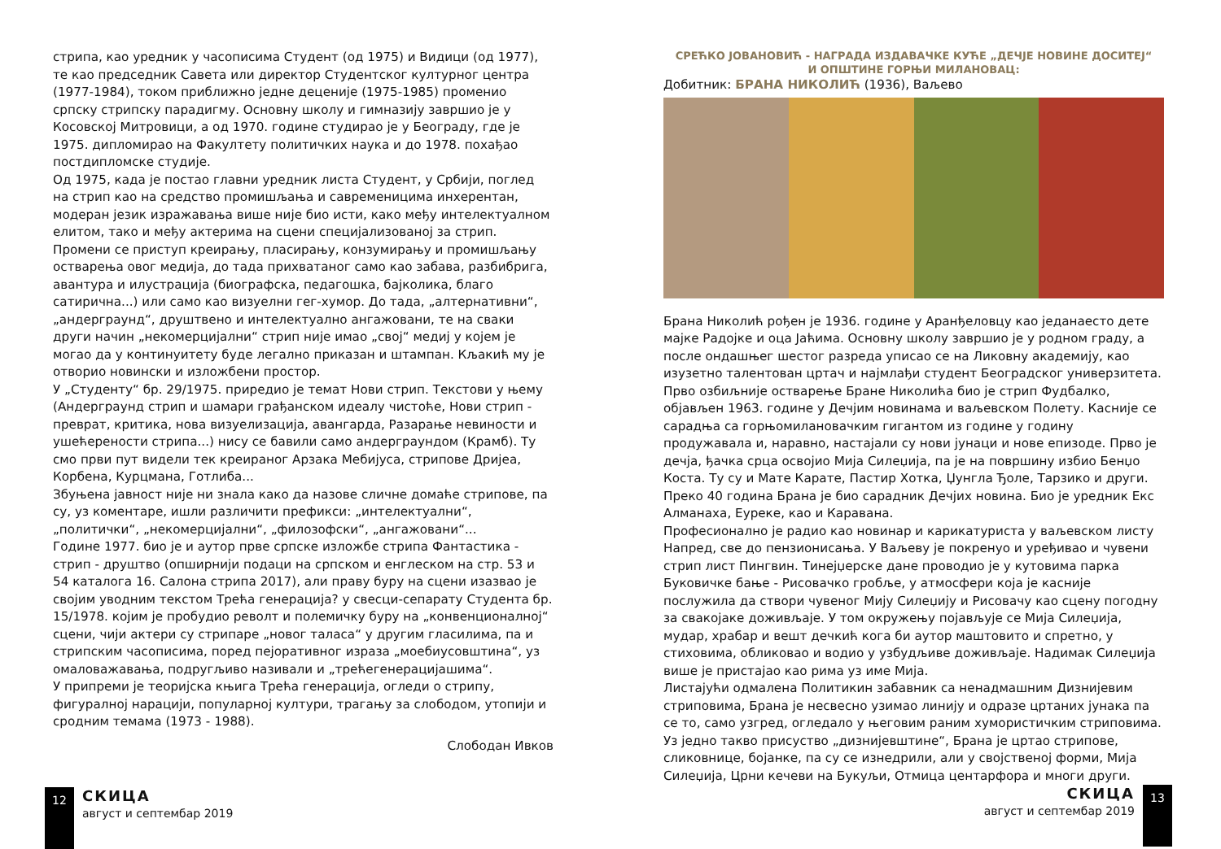стрипа, као уредник у часописима Студент (од 1975) и Видици (од 1977), те као председник Савета или директор Студентског културног центра (1977-1984), током приближно једне деценије (1975-1985) променио српску стрипску парадигму. Основну школу и гимназију завршио је у Косовској Митровици, а од 1970. године студирао је у Београду, где је 1975. дипломирао на Факултету политичких наука и до 1978. похађао постдипломске студије.
Од 1975, када је постао главни уредник листа Студент, у Србији, поглед на стрип као на средство промишљања и савременицима инхерентан, модеран језик изражавања више није био исти, како међу интелектуалном елитом, тако и међу актерима на сцени специјализованој за стрип. Промени се приступ креирању, пласирању, конзумирању и промишљању остварења овог медија, до тада прихватаног само као забава, разбибрига, авантура и илустрација (биографска, педагошка, бајколика, благо сатирична...) или само као визуелни гег-хумор. До тада, „алтернативни“, „андерграунд“, друштвено и интелектуално ангажовани, те на сваки други начин „некомерцијални“ стрип није имао „свој“ медиј у којем је могао да у континуитету буде легално приказан и штампан. Кљакић му је отворио новински и изложбени простор.
У „Студенту“ бр. 29/1975. приредио је темат Нови стрип. Текстови у њему (Андерграунд стрип и шамари грађанском идеалу чистоће, Нови стрип - преврат, критика, нова визуелизација, авангарда, Разарање невиности и ушећерености стрипа...) нису се бавили само андерграундом (Крамб). Ту смо први пут видели тек креираног Арзака Мебијуса, стрипове Дријеа, Корбена, Курцмана, Готлиба...
Збуњена јавност није ни знала како да назове сличне домаће стрипове, па су, уз коментаре, ишли различити префикси: „интелектуални“, „политички“, „некомерцијални“, „филозофски“, „ангажовани“...
Године 1977. био је и аутор прве српске изложбе стрипа Фантастика - стрип - друштво (опширнији подаци на српском и енглеском на стр. 53 и 54 каталога 16. Салона стрипа 2017), али праву буру на сцени изазвао је својим уводним текстом Трећа генерација? у свесци-сепарату Студента бр. 15/1978. којим је пробудио револт и полемичку буру на „конвенционалној“ сцени, чији актери су стрипаре „новог таласа“ у другим гласилима, па и стрипским часописима, поред пејоративног израза „моебиусовштина“, уз омаловажавања, подругљиво називали и „трећегенерацијашима“.
У припреми је теоријска књига Трећа генерација, огледи о стрипу, фигуралној нарацији, популарној култури, трагању за слободом, утопији и сродним темама (1973 - 1988).
Слободан Ивков
12
СКИЦА
август и септембар 2019
СРЕЋКО ЈОВАНОВИЋ - НАГРАДА ИЗДАВАЧКЕ КУЋЕ „ДЕЧЈЕ НОВИНЕ ДОСИТЕЈ“
И ОПШТИНЕ ГОРЊИ МИЛАНОВАЦ:
Добитник: БРАНА НИКОЛИЋ (1936), Ваљево
Брана Николић рођен је 1936. године у Аранђеловцу као једанаесто дете мајке Радојке и оца Јаћима. Основну школу завршио је у родном граду, а после ондашњег шестог разреда уписао се на Ликовну академију, као изузетно талентован цртач и најмлађи студент Београдског универзитета. Прво озбиљније остварење Бране Николића био је стрип Фудбалко, објављен 1963. године у Дечјим новинама и ваљевском Полету. Касније се сарадња са горњомилановачким гигантом из године у годину продужавала и, наравно, настајали су нови јунаци и нове епизоде. Прво је дечја, ђачка срца освојио Мија Силеџија, па је на површину избио Бенџо Коста. Ту су и Мате Карате, Пастир Хотка, Џунгла Ђоле, Тарзико и други. Преко 40 година Брана је био сарадник Дечјих новина. Био је уредник Екс Алманаха, Еуреке, као и Каравана.
Професионално је радио као новинар и карикатуриста у ваљевском листу Напред, све до пензионисања. У Ваљеву је покренуо и уређивао и чувени стрип лист Пингвин. Тинејџерске дане проводио је у кутовима парка Буковичке бање - Рисовачко гробље, у атмосфери која је касније послужила да створи чувеног Мију Силеџију и Рисовачу као сцену погодну за свакојаке доживљаје. У том окружењу појављује се Мија Силеџија, мудар, храбар и вешт дечкић кога би аутор маштовито и спретно, у стиховима, обликовао и водио у узбудљиве доживљаје. Надимак Силеџија више је пристајао као рима уз име Мија.
Листајући одмалена Политикин забавник са ненадмашним Дизнијевим стриповима, Брана је несвесно узимао линију и одразе цртаних јунака па се то, само узгред, огледало у његовим раним хумористичким стриповима. Уз једно такво присуство „дизнијевштине“, Брана је цртао стрипове, сликовнице, бојанке, па су се изнедрили, али у својственој форми, Мија Силеџија, Црни кечеви на Букуљи, Отмица центарфора и многи други.
СКИЦА
август и септембар 2019
13